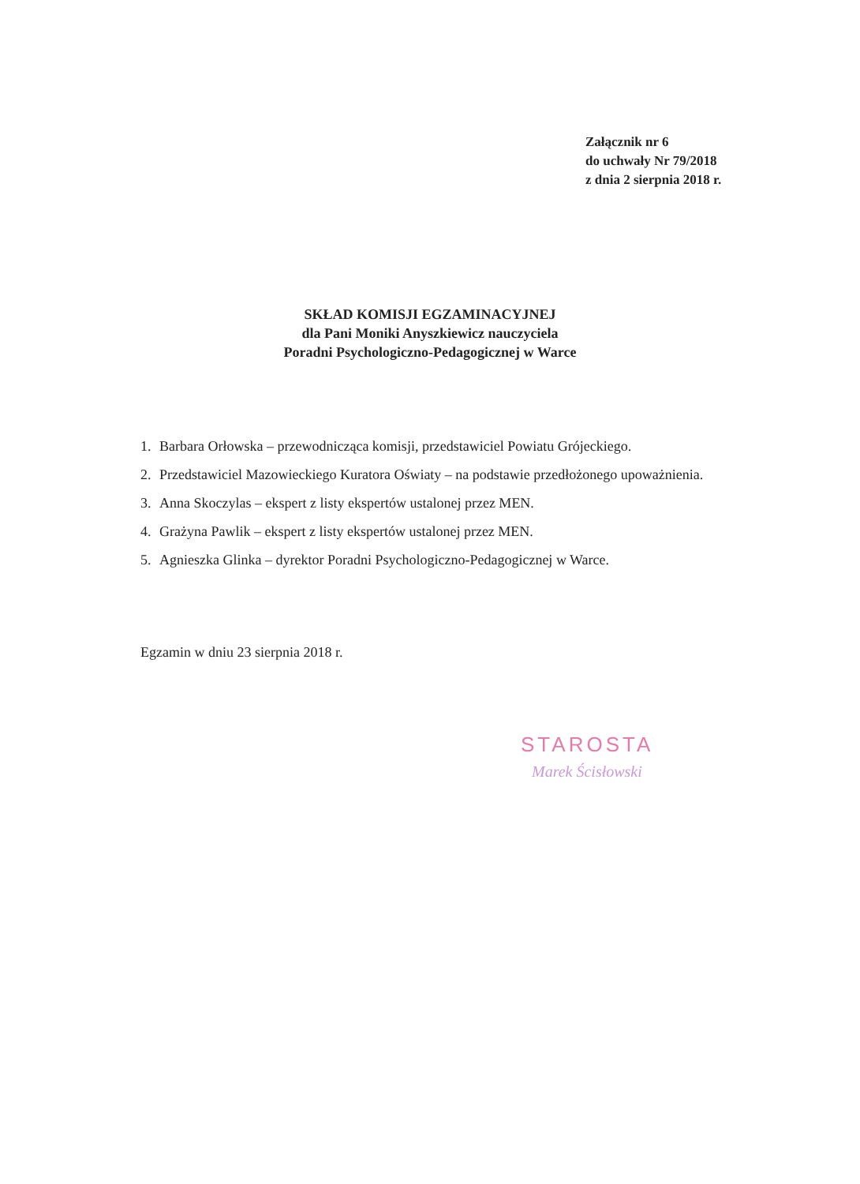Załącznik nr 6
do uchwały Nr 79/2018
z dnia 2 sierpnia 2018 r.
SKŁAD KOMISJI EGZAMINACYJNEJ
dla Pani Moniki Anyszkiewicz nauczyciela
Poradni Psychologiczno-Pedagogicznej w Warce
1. Barbara Orłowska – przewodnicząca komisji, przedstawiciel Powiatu Grójeckiego.
2. Przedstawiciel Mazowieckiego Kuratora Oświaty – na podstawie przedłożonego upoważnienia.
3. Anna Skoczylas – ekspert z listy ekspertów ustalonej przez MEN.
4. Grażyna Pawlik – ekspert z listy ekspertów ustalonej przez MEN.
5. Agnieszka Glinka – dyrektor Poradni Psychologiczno-Pedagogicznej w Warce.
Egzamin w dniu 23 sierpnia 2018 r.
STAROSTA
Marek Ścisłowski